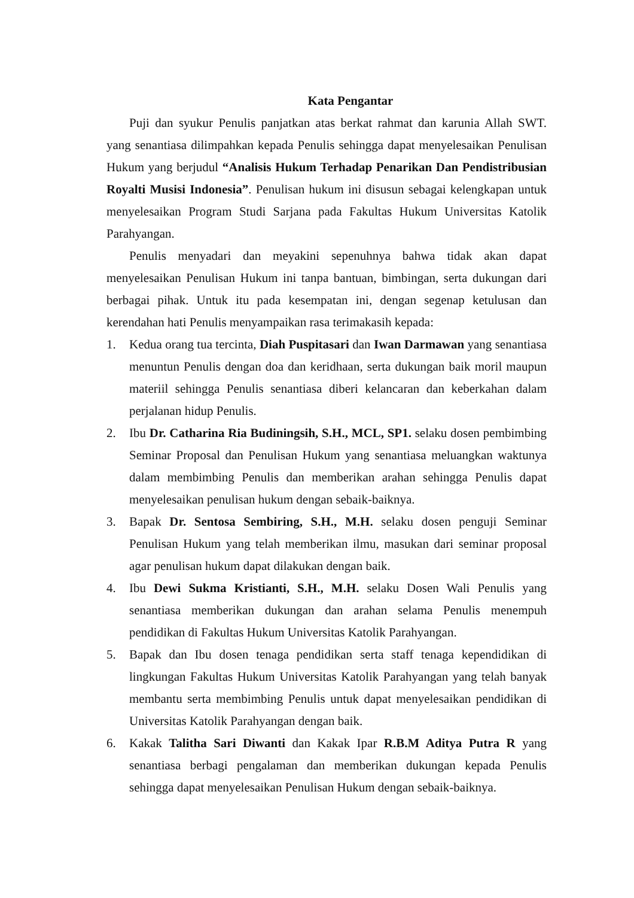Kata Pengantar
Puji dan syukur Penulis panjatkan atas berkat rahmat dan karunia Allah SWT. yang senantiasa dilimpahkan kepada Penulis sehingga dapat menyelesaikan Penulisan Hukum yang berjudul “Analisis Hukum Terhadap Penarikan Dan Pendistribusian Royalti Musisi Indonesia”. Penulisan hukum ini disusun sebagai kelengkapan untuk menyelesaikan Program Studi Sarjana pada Fakultas Hukum Universitas Katolik Parahyangan.
Penulis menyadari dan meyakini sepenuhnya bahwa tidak akan dapat menyelesaikan Penulisan Hukum ini tanpa bantuan, bimbingan, serta dukungan dari berbagai pihak. Untuk itu pada kesempatan ini, dengan segenap ketulusan dan kerendahan hati Penulis menyampaikan rasa terimakasih kepada:
1. Kedua orang tua tercinta, Diah Puspitasari dan Iwan Darmawan yang senantiasa menuntun Penulis dengan doa dan keridhaan, serta dukungan baik moril maupun materiil sehingga Penulis senantiasa diberi kelancaran dan keberkahan dalam perjalanan hidup Penulis.
2. Ibu Dr. Catharina Ria Budiningsih, S.H., MCL, SP1. selaku dosen pembimbing Seminar Proposal dan Penulisan Hukum yang senantiasa meluangkan waktunya dalam membimbing Penulis dan memberikan arahan sehingga Penulis dapat menyelesaikan penulisan hukum dengan sebaik-baiknya.
3. Bapak Dr. Sentosa Sembiring, S.H., M.H. selaku dosen penguji Seminar Penulisan Hukum yang telah memberikan ilmu, masukan dari seminar proposal agar penulisan hukum dapat dilakukan dengan baik.
4. Ibu Dewi Sukma Kristianti, S.H., M.H. selaku Dosen Wali Penulis yang senantiasa memberikan dukungan dan arahan selama Penulis menempuh pendidikan di Fakultas Hukum Universitas Katolik Parahyangan.
5. Bapak dan Ibu dosen tenaga pendidikan serta staff tenaga kependidikan di lingkungan Fakultas Hukum Universitas Katolik Parahyangan yang telah banyak membantu serta membimbing Penulis untuk dapat menyelesaikan pendidikan di Universitas Katolik Parahyangan dengan baik.
6. Kakak Talitha Sari Diwanti dan Kakak Ipar R.B.M Aditya Putra R yang senantiasa berbagi pengalaman dan memberikan dukungan kepada Penulis sehingga dapat menyelesaikan Penulisan Hukum dengan sebaik-baiknya.